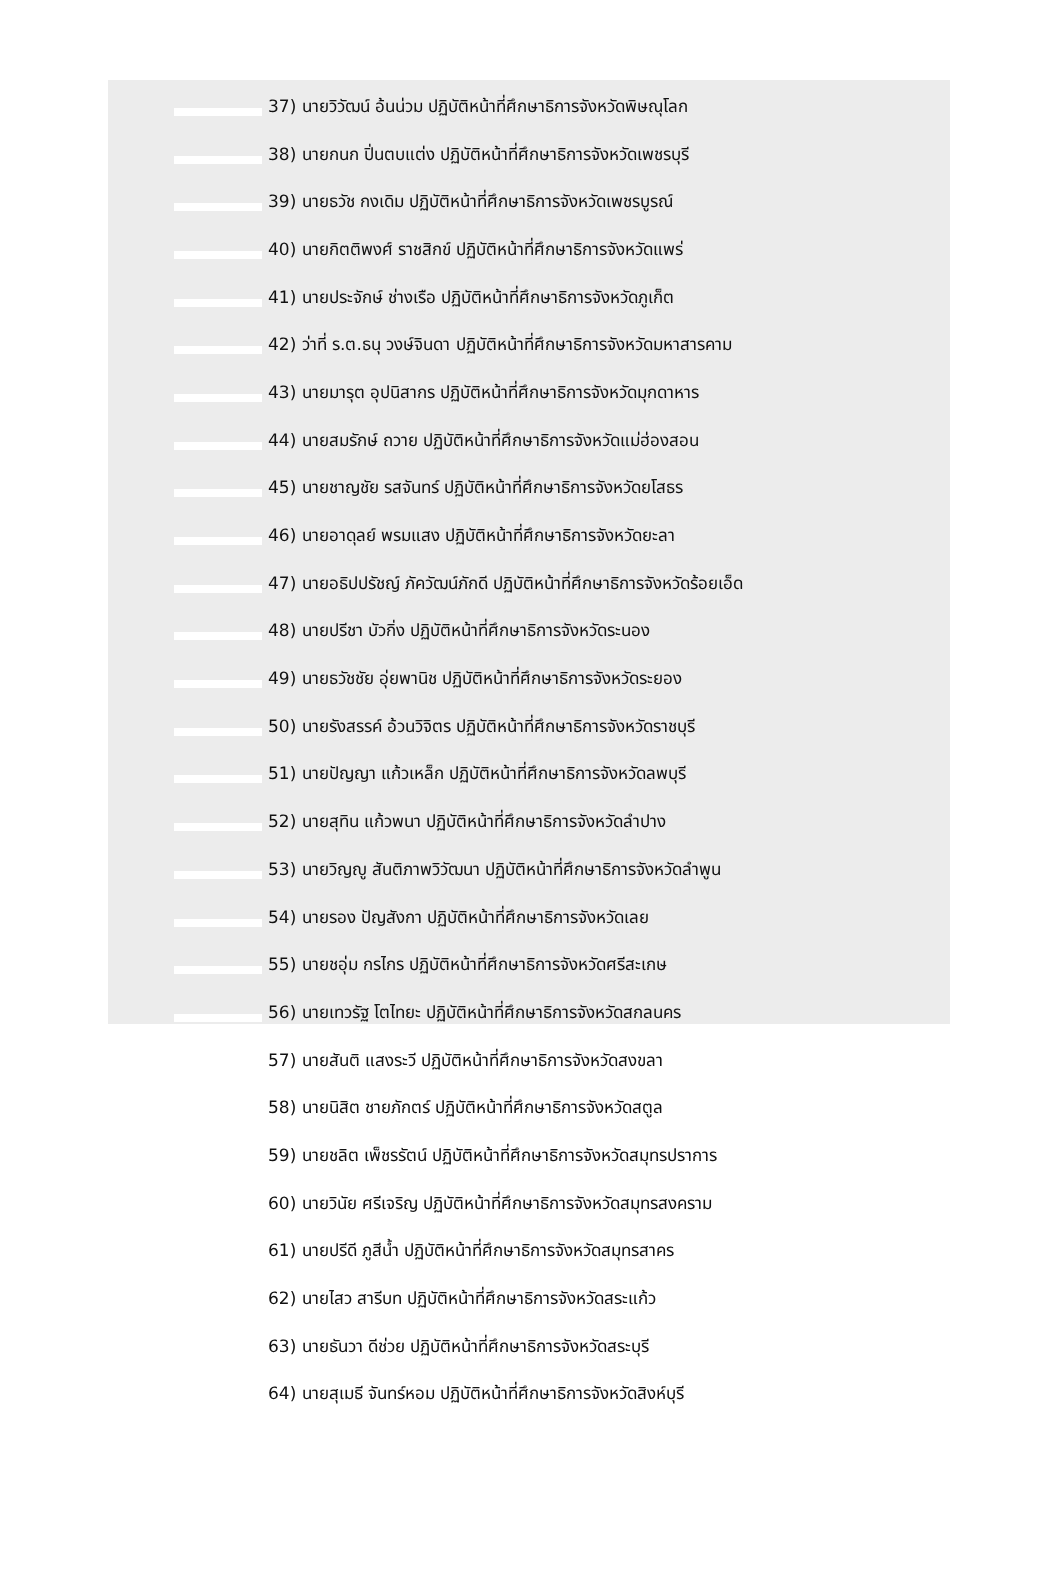37) นายวิวัฒน์ อ้นน่วม ปฏิบัติหน้าที่ศึกษาธิการจังหวัดพิษณุโลก
38) นายกนก ปิ่นตบแต่ง ปฏิบัติหน้าที่ศึกษาธิการจังหวัดเพชรบุรี
39) นายธวัช กงเดิม ปฏิบัติหน้าที่ศึกษาธิการจังหวัดเพชรบูรณ์
40) นายกิตติพงศ์ ราชสิกข์ ปฏิบัติหน้าที่ศึกษาธิการจังหวัดแพร่
41) นายประจักษ์ ช่างเรือ ปฏิบัติหน้าที่ศึกษาธิการจังหวัดภูเก็ต
42) ว่าที่ ร.ต.ธนุ วงษ์จินดา ปฏิบัติหน้าที่ศึกษาธิการจังหวัดมหาสารคาม
43) นายมารุต อุปนิสากร ปฏิบัติหน้าที่ศึกษาธิการจังหวัดมุกดาหาร
44) นายสมรักษ์ ถวาย ปฏิบัติหน้าที่ศึกษาธิการจังหวัดแม่ฮ่องสอน
45) นายชาญชัย รสจันทร์ ปฏิบัติหน้าที่ศึกษาธิการจังหวัดยโสธร
46) นายอาดุลย์ พรมแสง ปฏิบัติหน้าที่ศึกษาธิการจังหวัดยะลา
47) นายอธิปปรัชญ์ ภัควัฒน์ภักดี ปฏิบัติหน้าที่ศึกษาธิการจังหวัดร้อยเอ็ด
48) นายปรีชา บัวกิ่ง ปฏิบัติหน้าที่ศึกษาธิการจังหวัดระนอง
49) นายธวัชชัย อุ่ยพานิช ปฏิบัติหน้าที่ศึกษาธิการจังหวัดระยอง
50) นายรังสรรค์ อ้วนวิจิตร ปฏิบัติหน้าที่ศึกษาธิการจังหวัดราชบุรี
51) นายปัญญา แก้วเหล็ก ปฏิบัติหน้าที่ศึกษาธิการจังหวัดลพบุรี
52) นายสุทิน แก้วพนา ปฏิบัติหน้าที่ศึกษาธิการจังหวัดลำปาง
53) นายวิญญู สันติภาพวิวัฒนา ปฏิบัติหน้าที่ศึกษาธิการจังหวัดลำพูน
54) นายรอง ปัญสังกา ปฏิบัติหน้าที่ศึกษาธิการจังหวัดเลย
55) นายชอุ่ม กรไกร ปฏิบัติหน้าที่ศึกษาธิการจังหวัดศรีสะเกษ
56) นายเทวรัฐ โตไทยะ ปฏิบัติหน้าที่ศึกษาธิการจังหวัดสกลนคร
57) นายสันติ แสงระวี ปฏิบัติหน้าที่ศึกษาธิการจังหวัดสงขลา
58) นายนิสิต ชายภักตร์ ปฏิบัติหน้าที่ศึกษาธิการจังหวัดสตูล
59) นายชลิต เพ็ชรรัตน์ ปฏิบัติหน้าที่ศึกษาธิการจังหวัดสมุทรปราการ
60) นายวินัย ศรีเจริญ ปฏิบัติหน้าที่ศึกษาธิการจังหวัดสมุทรสงคราม
61) นายปรีดี ภูสีน้ำ ปฏิบัติหน้าที่ศึกษาธิการจังหวัดสมุทรสาคร
62) นายไสว สารีบท ปฏิบัติหน้าที่ศึกษาธิการจังหวัดสระแก้ว
63) นายธันวา ดีช่วย ปฏิบัติหน้าที่ศึกษาธิการจังหวัดสระบุรี
64) นายสุเมธี จันทร์หอม ปฏิบัติหน้าที่ศึกษาธิการจังหวัดสิงห์บุรี